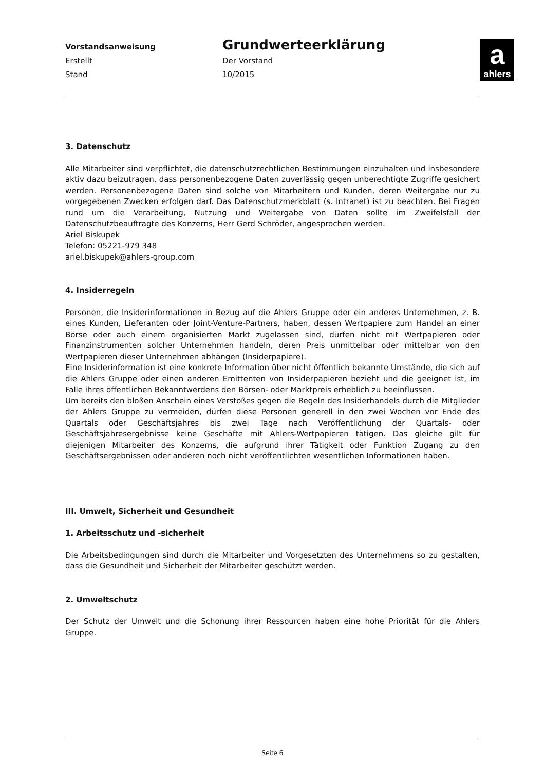Vorstandsanweisung
Erstellt
Stand
Grundwerteerklärung
Der Vorstand
10/2015
a
ahlers
3. Datenschutz
Alle Mitarbeiter sind verpflichtet, die datenschutzrechtlichen Bestimmungen einzuhalten und insbesondere aktiv dazu beizutragen, dass personenbezogene Daten zuverlässig gegen unberechtigte Zugriffe gesichert werden. Personenbezogene Daten sind solche von Mitarbeitern und Kunden, deren Weitergabe nur zu vorgegebenen Zwecken erfolgen darf. Das Datenschutzmerkblatt (s. Intranet) ist zu beachten. Bei Fragen rund um die Verarbeitung, Nutzung und Weitergabe von Daten sollte im Zweifelsfall der Datenschutzbeauftragte des Konzerns, Herr Gerd Schröder, angesprochen werden.
Ariel Biskupek
Telefon: 05221-979 348
ariel.biskupek@ahlers-group.com
4. Insiderregeln
Personen, die Insiderinformationen in Bezug auf die Ahlers Gruppe oder ein anderes Unternehmen, z. B. eines Kunden, Lieferanten oder Joint-Venture-Partners, haben, dessen Wertpapiere zum Handel an einer Börse oder auch einem organisierten Markt zugelassen sind, dürfen nicht mit Wertpapieren oder Finanzinstrumenten solcher Unternehmen handeln, deren Preis unmittelbar oder mittelbar von den Wertpapieren dieser Unternehmen abhängen (Insiderpapiere).
Eine Insiderinformation ist eine konkrete Information über nicht öffentlich bekannte Umstände, die sich auf die Ahlers Gruppe oder einen anderen Emittenten von Insiderpapieren bezieht und die geeignet ist, im Falle ihres öffentlichen Bekanntwerdens den Börsen- oder Marktpreis erheblich zu beeinflussen.
Um bereits den bloßen Anschein eines Verstoßes gegen die Regeln des Insiderhandels durch die Mitglieder der Ahlers Gruppe zu vermeiden, dürfen diese Personen generell in den zwei Wochen vor Ende des Quartals oder Geschäftsjahres bis zwei Tage nach Veröffentlichung der Quartals- oder Geschäftsjahresergebnisse keine Geschäfte mit Ahlers-Wertpapieren tätigen. Das gleiche gilt für diejenigen Mitarbeiter des Konzerns, die aufgrund ihrer Tätigkeit oder Funktion Zugang zu den Geschäftsergebnissen oder anderen noch nicht veröffentlichten wesentlichen Informationen haben.
III. Umwelt, Sicherheit und Gesundheit
1. Arbeitsschutz und -sicherheit
Die Arbeitsbedingungen sind durch die Mitarbeiter und Vorgesetzten des Unternehmens so zu gestalten, dass die Gesundheit und Sicherheit der Mitarbeiter geschützt werden.
2. Umweltschutz
Der Schutz der Umwelt und die Schonung ihrer Ressourcen haben eine hohe Priorität für die Ahlers Gruppe.
Seite 6